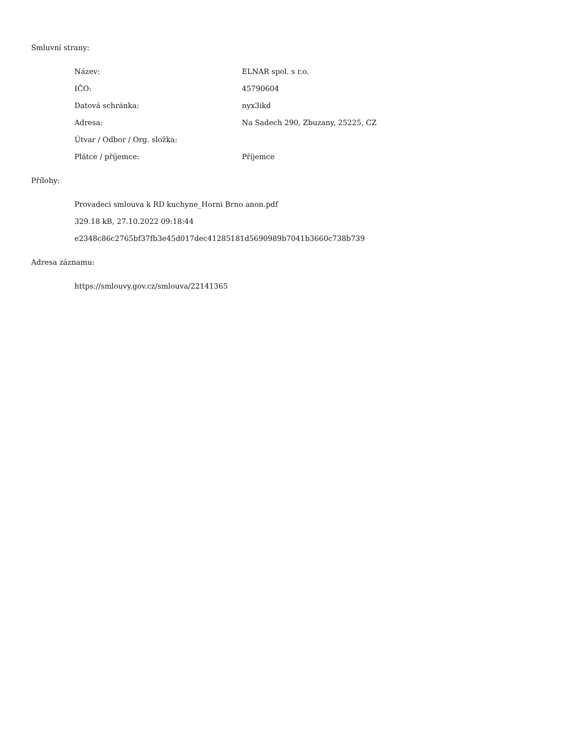Smluvní strany:
| Název: | ELNAR spol. s r.o. |
| IČO: | 45790604 |
| Datová schránka: | nyx3ikd |
| Adresa: | Na Sadech 290, Zbuzany, 25225, CZ |
| Útvar / Odbor / Org. složka: | |
| Plátce / příjemce: | Příjemce |
Přílohy:
Provadeci smlouva k RD kuchyne_Horni Brno anon.pdf
329.18 kB, 27.10.2022 09:18:44
e2348c86c2765bf37fb3e45d017dec41285181d5690989b7041b3660c738b739
Adresa záznamu:
https://smlouvy.gov.cz/smlouva/22141365